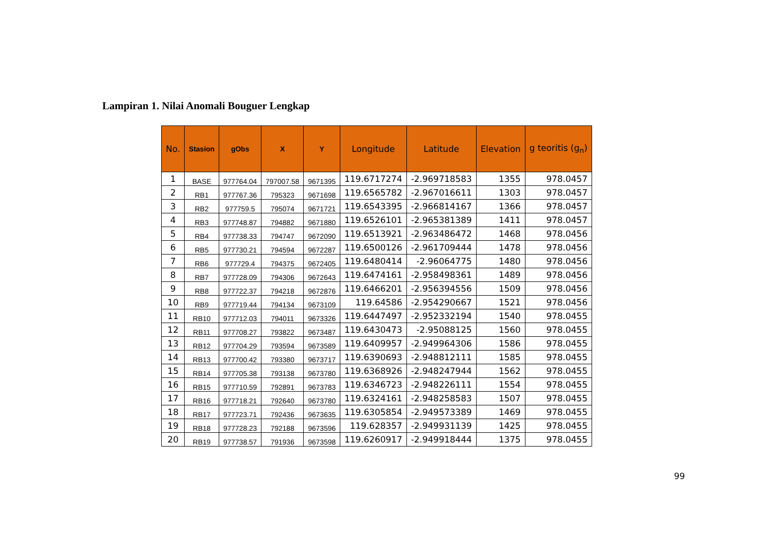Lampiran 1. Nilai Anomali Bouguer Lengkap
| No. | Stasion | gObs | X | Y | Longitude | Latitude | Elevation | g teoritis (g<sub>n</sub>) |
| --- | --- | --- | --- | --- | --- | --- | --- | --- |
| 1 | BASE | 977764.04 | 797007.58 | 9671395 | 119.6717274 | -2.969718583 | 1355 | 978.0457 |
| 2 | RB1 | 977767.36 | 795323 | 9671698 | 119.6565782 | -2.967016611 | 1303 | 978.0457 |
| 3 | RB2 | 977759.5 | 795074 | 9671721 | 119.6543395 | -2.966814167 | 1366 | 978.0457 |
| 4 | RB3 | 977748.87 | 794882 | 9671880 | 119.6526101 | -2.965381389 | 1411 | 978.0457 |
| 5 | RB4 | 977738.33 | 794747 | 9672090 | 119.6513921 | -2.963486472 | 1468 | 978.0456 |
| 6 | RB5 | 977730.21 | 794594 | 9672287 | 119.6500126 | -2.961709444 | 1478 | 978.0456 |
| 7 | RB6 | 977729.4 | 794375 | 9672405 | 119.6480414 | -2.96064775 | 1480 | 978.0456 |
| 8 | RB7 | 977728.09 | 794306 | 9672643 | 119.6474161 | -2.958498361 | 1489 | 978.0456 |
| 9 | RB8 | 977722.37 | 794218 | 9672876 | 119.6466201 | -2.956394556 | 1509 | 978.0456 |
| 10 | RB9 | 977719.44 | 794134 | 9673109 | 119.64586 | -2.954290667 | 1521 | 978.0456 |
| 11 | RB10 | 977712.03 | 794011 | 9673326 | 119.6447497 | -2.952332194 | 1540 | 978.0455 |
| 12 | RB11 | 977708.27 | 793822 | 9673487 | 119.6430473 | -2.95088125 | 1560 | 978.0455 |
| 13 | RB12 | 977704.29 | 793594 | 9673589 | 119.6409957 | -2.949964306 | 1586 | 978.0455 |
| 14 | RB13 | 977700.42 | 793380 | 9673717 | 119.6390693 | -2.948812111 | 1585 | 978.0455 |
| 15 | RB14 | 977705.38 | 793138 | 9673780 | 119.6368926 | -2.948247944 | 1562 | 978.0455 |
| 16 | RB15 | 977710.59 | 792891 | 9673783 | 119.6346723 | -2.948226111 | 1554 | 978.0455 |
| 17 | RB16 | 977718.21 | 792640 | 9673780 | 119.6324161 | -2.948258583 | 1507 | 978.0455 |
| 18 | RB17 | 977723.71 | 792436 | 9673635 | 119.6305854 | -2.949573389 | 1469 | 978.0455 |
| 19 | RB18 | 977728.23 | 792188 | 9673596 | 119.628357 | -2.949931139 | 1425 | 978.0455 |
| 20 | RB19 | 977738.57 | 791936 | 9673598 | 119.6260917 | -2.949918444 | 1375 | 978.0455 |
99